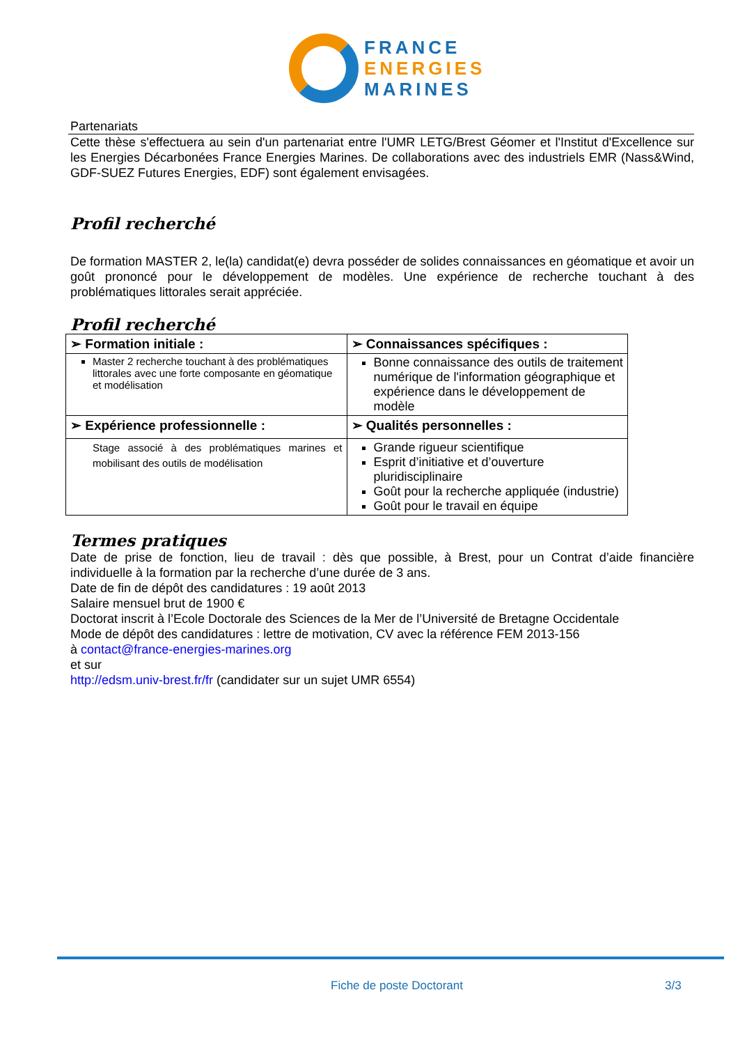FRANCE
ENERGIES
MARINES
Partenariats
Cette thèse s'effectuera au sein d'un partenariat entre l'UMR LETG/Brest Géomer et l'Institut d'Excellence sur les Energies Décarbonées France Energies Marines. De collaborations avec des industriels EMR (Nass&Wind, GDF-SUEZ Futures Energies, EDF) sont également envisagées.
Profil recherché
De formation MASTER 2, le(la) candidat(e) devra posséder de solides connaissances en géomatique et avoir un goût prononcé pour le développement de modèles. Une expérience de recherche touchant à des problématiques littorales serait appréciée.
Profil recherché
| ➢ Formation initiale : | ➢ Connaissances spécifiques : |
| Master 2 recherche touchant à des problématiques littorales avec une forte composante en géomatique et modélisation | Bonne connaissance des outils de traitement numérique de l'information géographique et expérience dans le développement de modèle |
| ➢ Expérience professionnelle : | ➢ Qualités personnelles : |
| Stage associé à des problématiques marines et mobilisant des outils de modélisation | Grande rigueur scientifique Esprit d’initiative et d’ouverture pluridisciplinaire Goût pour la recherche appliquée (industrie) Goût pour le travail en équipe |
Termes pratiques
Date de prise de fonction, lieu de travail : dès que possible, à Brest, pour un Contrat d’aide financière individuelle à la formation par la recherche d’une durée de 3 ans.
Date de fin de dépôt des candidatures : 19 août 2013
Salaire mensuel brut de 1900 €
Doctorat inscrit à l’Ecole Doctorale des Sciences de la Mer de l’Université de Bretagne Occidentale
Mode de dépôt des candidatures : lettre de motivation, CV avec la référence FEM 2013-156
à contact@france-energies-marines.org
et sur
http://edsm.univ-brest.fr/fr (candidater sur un sujet UMR 6554)
Fiche de poste Doctorant 3/3